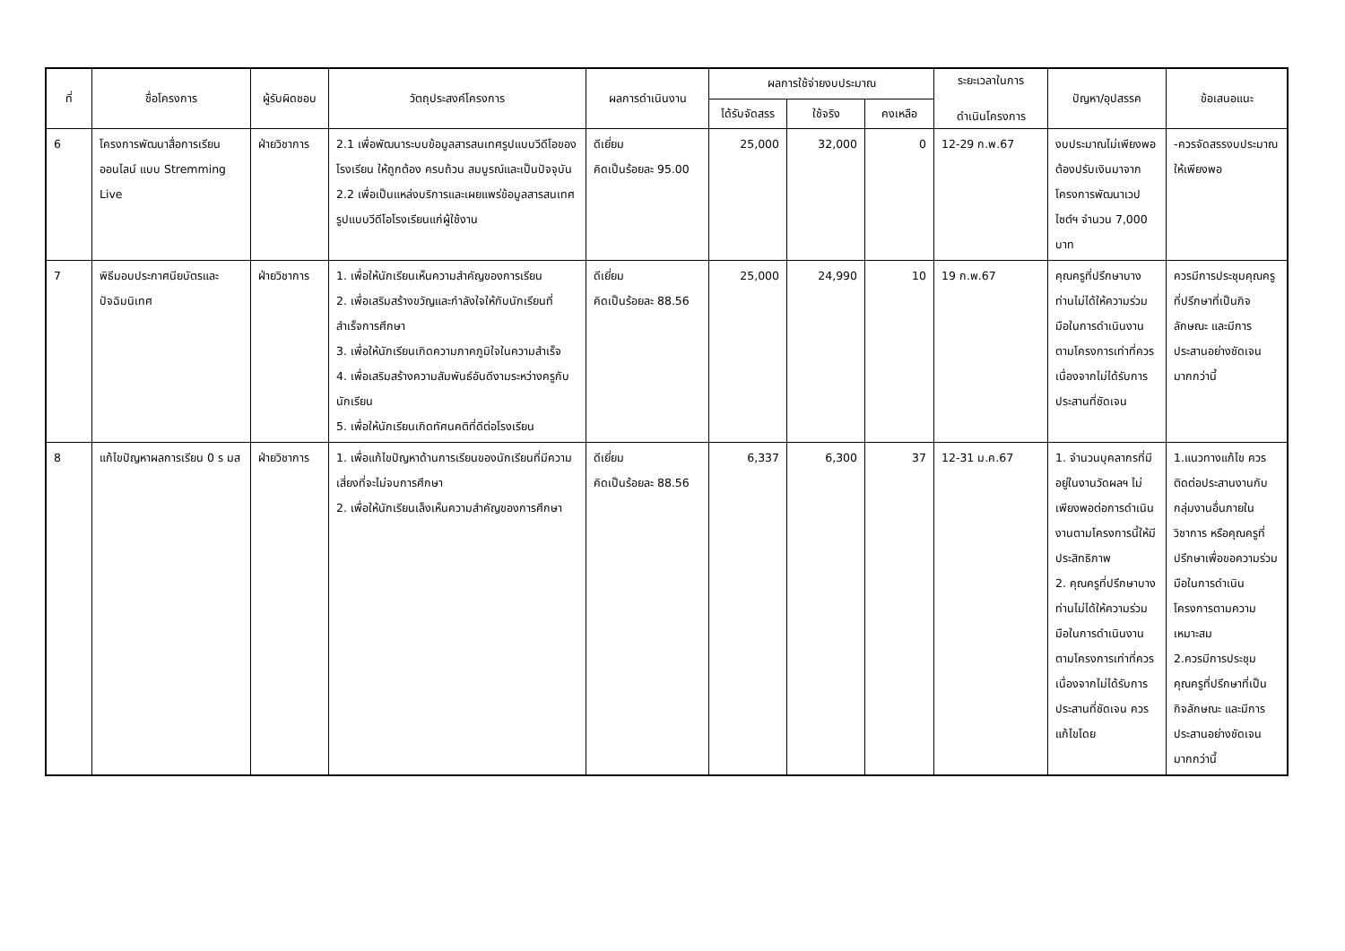| ที่ | ชื่อโครงการ | ผู้รับผิดชอบ | วัตถุประสงค์โครงการ | ผลการดำเนินงาน | ผลการใช้จ่ายงบประมาณ | | | ระยะเวลาในการ ดำเนินโครงการ | ปัญหา/อุปสรรค | ข้อเสนอแนะ |
| --- | --- | --- | --- | --- | --- | --- | --- | --- | --- | --- |
| | | | | | ได้รับจัดสรร | ใช้จริง | คงเหลือ | | | |
| 6 | โครงการพัฒนาสื่อการเรียนออนไลน์ แบบ Stremming Live | ฝ่ายวิชาการ | 2.1 เพื่อพัฒนาระบบข้อมูลสารสนเทศรูปแบบวีดีโอของโรงเรียน ให้ถูกต้อง ครบถ้วน สมบูรณ์และเป็นปัจจุบัน 2.2 เพื่อเป็นแหล่งบริการและเผยแพร่ข้อมูลสารสนเทศรูปแบบวีดีโอโรงเรียนแก่ผู้ใช้งาน | ดีเยี่ยม คิดเป็นร้อยละ 95.00 | 25,000 | 32,000 | 0 | 12-29 ก.พ.67 | งบประมาณไม่เพียงพอ ต้องปรับเงินมาจากโครงการพัฒนาเวปไซต์ฯ จำนวน 7,000 บาท | -ควรจัดสรรงบประมาณให้เพียงพอ |
| 7 | พิธีมอบประกาศนียบัตรและปัจฉิมนิเทศ | ฝ่ายวิชาการ | 1. เพื่อให้นักเรียนเห็นความสำคัญของการเรียน 2. เพื่อเสริมสร้างขวัญและกำลังใจให้กับนักเรียนที่สำเร็จการศึกษา 3. เพื่อให้นักเรียนเกิดความภาคภูมิใจในความสำเร็จ 4. เพื่อเสริมสร้างความสัมพันธ์อันดีงามระหว่างครูกับนักเรียน 5. เพื่อให้นักเรียนเกิดทัศนคติที่ดีต่อโรงเรียน | ดีเยี่ยม คิดเป็นร้อยละ 88.56 | 25,000 | 24,990 | 10 | 19 ก.พ.67 | คุณครูที่ปรึกษาบางท่านไม่ได้ให้ความร่วมมือในการดำเนินงานตามโครงการเท่าที่ควร เนื่องจากไม่ได้รับการประสานที่ชัดเจน | ควรมีการประชุมคุณครูที่ปรึกษาที่เป็นกิจลักษณะ และมีการประสานอย่างชัดเจนมากกว่านี้ |
| 8 | แก้ไขปัญหาผลการเรียน 0 ร มส | ฝ่ายวิชาการ | 1. เพื่อแก้ไขปัญหาด้านการเรียนของนักเรียนที่มีความเสี่ยงที่จะไม่จบการศึกษา 2. เพื่อให้นักเรียนเล็งเห็นความสำคัญของการศึกษา | ดีเยี่ยม คิดเป็นร้อยละ 88.56 | 6,337 | 6,300 | 37 | 12-31 ม.ค.67 | 1. จำนวนบุคลากรที่มีอยู่ในงานวัดผลฯ ไม่เพียงพอต่อการดำเนินงานตามโครงการนี้ให้มีประสิทธิภาพ 2. คุณครูที่ปรึกษาบางท่านไม่ได้ให้ความร่วมมือในการดำเนินงานตามโครงการเท่าที่ควร เนื่องจากไม่ได้รับการประสานที่ชัดเจน ควรแก้ไขโดย | 1.แนวทางแก้ไข ควรติดต่อประสานงานกับกลุ่มงานอื่นภายในวิชาการ หรือคุณครูที่ปรึกษาเพื่อขอความร่วมมือในการดำเนินโครงการตามความเหมาะสม 2.ควรมีการประชุมคุณครูที่ปรึกษาที่เป็นกิจลักษณะ และมีการประสานอย่างชัดเจนมากกว่านี้ |